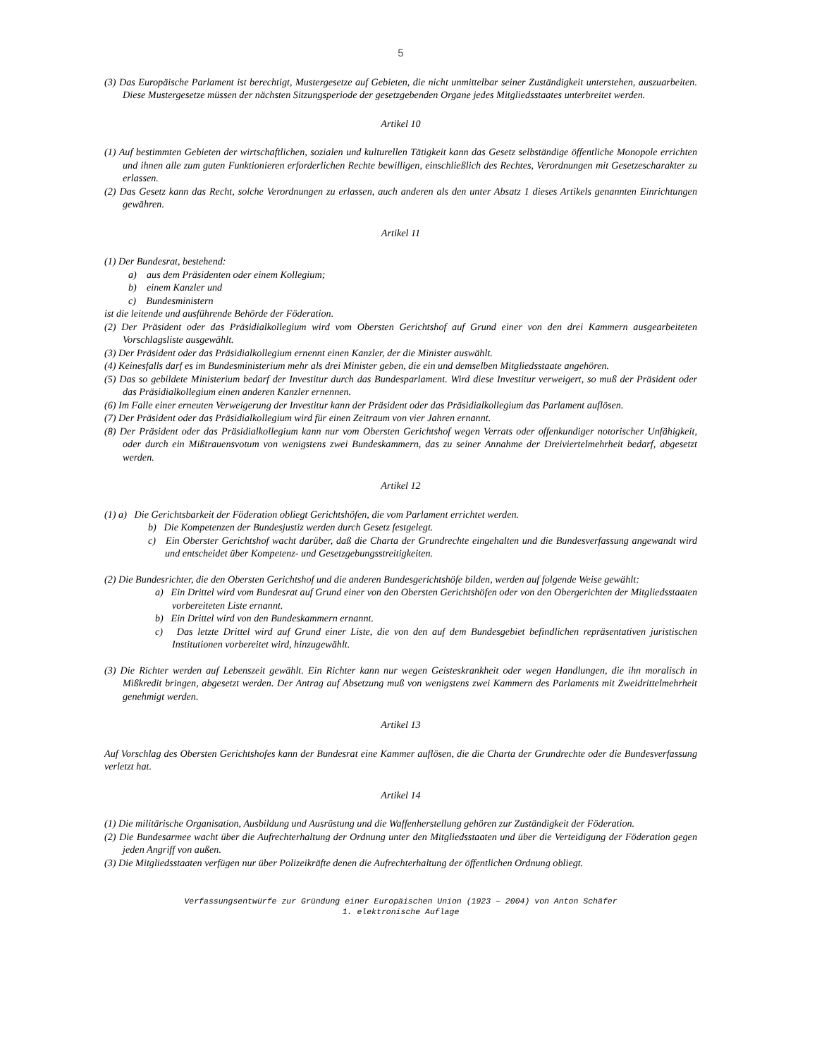5
(3) Das Europäische Parlament ist berechtigt, Mustergesetze auf Gebieten, die nicht unmittelbar seiner Zuständigkeit unterstehen, auszuarbeiten. Diese Mustergesetze müssen der nächsten Sitzungsperiode der gesetzgebenden Organe jedes Mitgliedsstaates unterbreitet werden.
Artikel 10
(1) Auf bestimmten Gebieten der wirtschaftlichen, sozialen und kulturellen Tätigkeit kann das Gesetz selbständige öffentliche Monopole errichten und ihnen alle zum guten Funktionieren erforderlichen Rechte bewilligen, einschließlich des Rechtes, Verordnungen mit Gesetzescharakter zu erlassen.
(2) Das Gesetz kann das Recht, solche Verordnungen zu erlassen, auch anderen als den unter Absatz 1 dieses Artikels genannten Einrichtungen gewähren.
Artikel 11
(1) Der Bundesrat, bestehend:
a) aus dem Präsidenten oder einem Kollegium;
b) einem Kanzler und
c) Bundesministern
ist die leitende und ausführende Behörde der Föderation.
(2) Der Präsident oder das Präsidialkollegium wird vom Obersten Gerichtshof auf Grund einer von den drei Kammern ausgearbeiteten Vorschlagsliste ausgewählt.
(3) Der Präsident oder das Präsidialkollegium ernennt einen Kanzler, der die Minister auswählt.
(4) Keinesfalls darf es im Bundesministerium mehr als drei Minister geben, die ein und demselben Mitgliedsstaate angehören.
(5) Das so gebildete Ministerium bedarf der Investitur durch das Bundesparlament. Wird diese Investitur verweigert, so muß der Präsident oder das Präsidialkollegium einen anderen Kanzler ernennen.
(6) Im Falle einer erneuten Verweigerung der Investitur kann der Präsident oder das Präsidialkollegium das Parlament auflösen.
(7) Der Präsident oder das Präsidialkollegium wird für einen Zeitraum von vier Jahren ernannt.
(8) Der Präsident oder das Präsidialkollegium kann nur vom Obersten Gerichtshof wegen Verrats oder offenkundiger notorischer Unfähigkeit, oder durch ein Mißtrauensvotum von wenigstens zwei Bundeskammern, das zu seiner Annahme der Dreiviertelmehrheit bedarf, abgesetzt werden.
Artikel 12
(1) a) Die Gerichtsbarkeit der Föderation obliegt Gerichtshöfen, die vom Parlament errichtet werden.
b) Die Kompetenzen der Bundesjustiz werden durch Gesetz festgelegt.
c) Ein Oberster Gerichtshof wacht darüber, daß die Charta der Grundrechte eingehalten und die Bundesverfassung angewandt wird und entscheidet über Kompetenz- und Gesetzgebungsstreitigkeiten.
(2) Die Bundesrichter, die den Obersten Gerichtshof und die anderen Bundesgerichtshöfe bilden, werden auf folgende Weise gewählt:
a) Ein Drittel wird vom Bundesrat auf Grund einer von den Obersten Gerichtshöfen oder von den Obergerichten der Mitgliedsstaaten vorbereiteten Liste ernannt.
b) Ein Drittel wird von den Bundeskammern ernannt.
c) Das letzte Drittel wird auf Grund einer Liste, die von den auf dem Bundesgebiet befindlichen repräsentativen juristischen Institutionen vorbereitet wird, hinzugewählt.
(3) Die Richter werden auf Lebenszeit gewählt. Ein Richter kann nur wegen Geisteskrankheit oder wegen Handlungen, die ihn moralisch in Mißkredit bringen, abgesetzt werden. Der Antrag auf Absetzung muß von wenigstens zwei Kammern des Parlaments mit Zweidrittelmehrheit genehmigt werden.
Artikel 13
Auf Vorschlag des Obersten Gerichtshofes kann der Bundesrat eine Kammer auflösen, die die Charta der Grundrechte oder die Bundesverfassung verletzt hat.
Artikel 14
(1) Die militärische Organisation, Ausbildung und Ausrüstung und die Waffenherstellung gehören zur Zuständigkeit der Föderation.
(2) Die Bundesarmee wacht über die Aufrechterhaltung der Ordnung unter den Mitgliedsstaaten und über die Verteidigung der Föderation gegen jeden Angriff von außen.
(3) Die Mitgliedsstaaten verfügen nur über Polizeikräfte denen die Aufrechterhaltung der öffentlichen Ordnung obliegt.
Verfassungsentwürfe zur Gründung einer Europäischen Union (1923 – 2004) von Anton Schäfer
1. elektronische Auflage